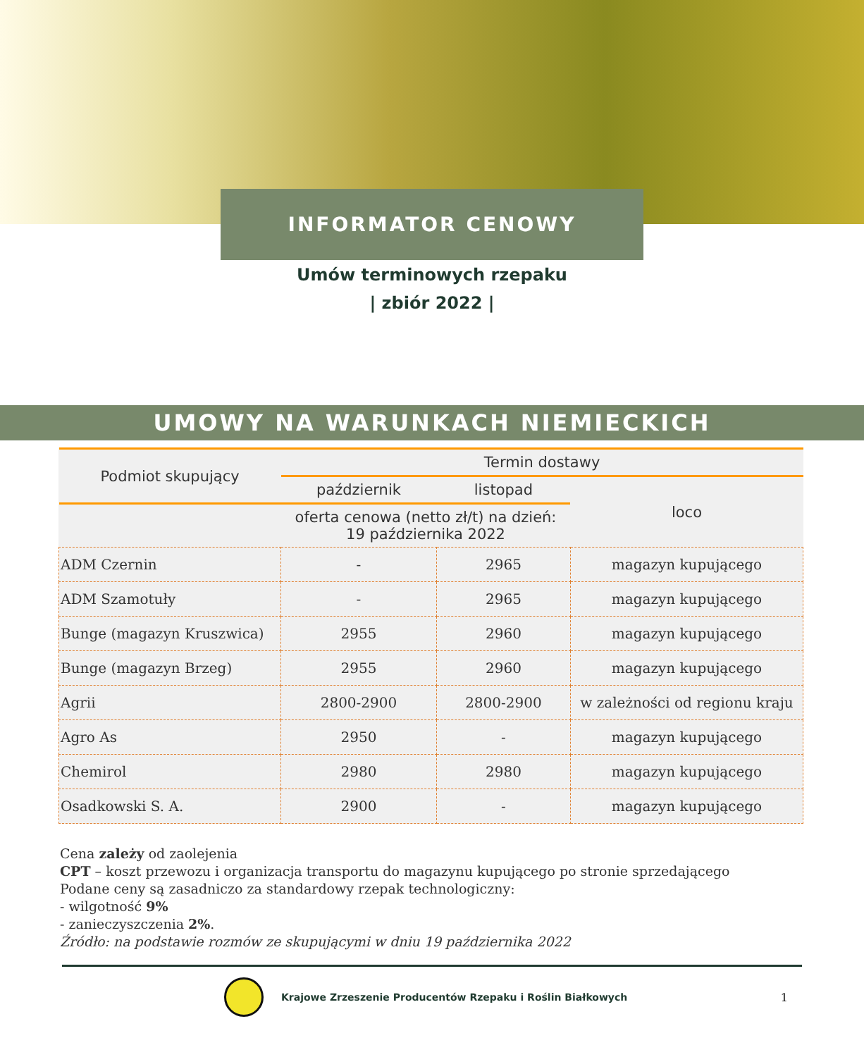INFORMATOR CENOWY
Umów terminowych rzepaku
| zbiór 2022 |
UMOWY NA WARUNKACH NIEMIECKICH
| Podmiot skupujący | Termin dostawy | | |
| --- | --- | --- | --- |
| | październik | listopad | loco |
| | oferta cenowa (netto zł/t) na dzień: 19 października 2022 | | |
| ADM Czernin | - | 2965 | magazyn kupującego |
| ADM Szamotuły | - | 2965 | magazyn kupującego |
| Bunge (magazyn Kruszwica) | 2955 | 2960 | magazyn kupującego |
| Bunge (magazyn Brzeg) | 2955 | 2960 | magazyn kupującego |
| Agrii | 2800-2900 | 2800-2900 | w zależności od regionu kraju |
| Agro As | 2950 | - | magazyn kupującego |
| Chemirol | 2980 | 2980 | magazyn kupującego |
| Osadkowski S. A. | 2900 | - | magazyn kupującego |
Cena zależy od zaolejenia
CPT – koszt przewozu i organizacja transportu do magazynu kupującego po stronie sprzedającego
Podane ceny są zasadniczo za standardowy rzepak technologiczny:
- wilgotność 9%
- zanieczyszczenia 2%.
Źródło: na podstawie rozmów ze skupującymi w dniu 19 października 2022
Krajowe Zrzeszenie Producentów Rzepaku i Roślin Białkowych
1